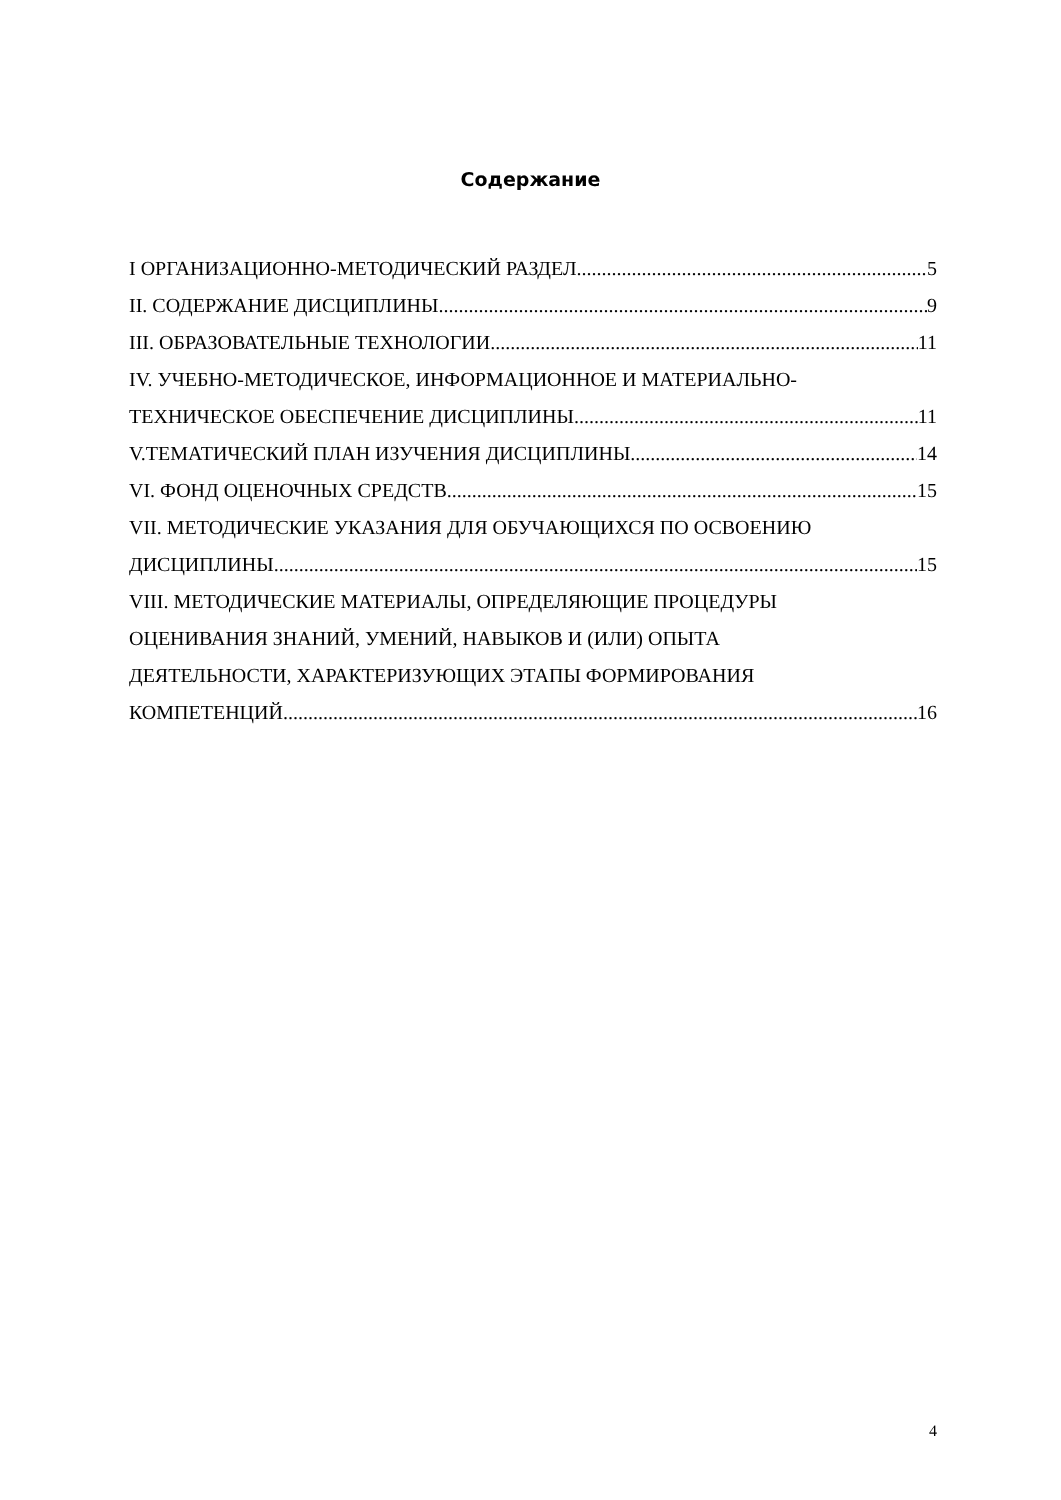Содержание
I ОРГАНИЗАЦИОННО-МЕТОДИЧЕСКИЙ РАЗДЕЛ 5
II. СОДЕРЖАНИЕ ДИСЦИПЛИНЫ 9
III. ОБРАЗОВАТЕЛЬНЫЕ ТЕХНОЛОГИИ 11
IV. УЧЕБНО-МЕТОДИЧЕСКОЕ, ИНФОРМАЦИОННОЕ И МАТЕРИАЛЬНО-
ТЕХНИЧЕСКОЕ ОБЕСПЕЧЕНИЕ ДИСЦИПЛИНЫ 11
V.ТЕМАТИЧЕСКИЙ ПЛАН ИЗУЧЕНИЯ ДИСЦИПЛИНЫ 14
VI. ФОНД ОЦЕНОЧНЫХ СРЕДСТВ 15
VII. МЕТОДИЧЕСКИЕ УКАЗАНИЯ ДЛЯ ОБУЧАЮЩИХСЯ ПО ОСВОЕНИЮ
ДИСЦИПЛИНЫ 15
VIII. МЕТОДИЧЕСКИЕ МАТЕРИАЛЫ, ОПРЕДЕЛЯЮЩИЕ ПРОЦЕДУРЫ
ОЦЕНИВАНИЯ ЗНАНИЙ, УМЕНИЙ, НАВЫКОВ И (ИЛИ) ОПЫТА
ДЕЯТЕЛЬНОСТИ, ХАРАКТЕРИЗУЮЩИХ ЭТАПЫ ФОРМИРОВАНИЯ
КОМПЕТЕНЦИЙ 16
4